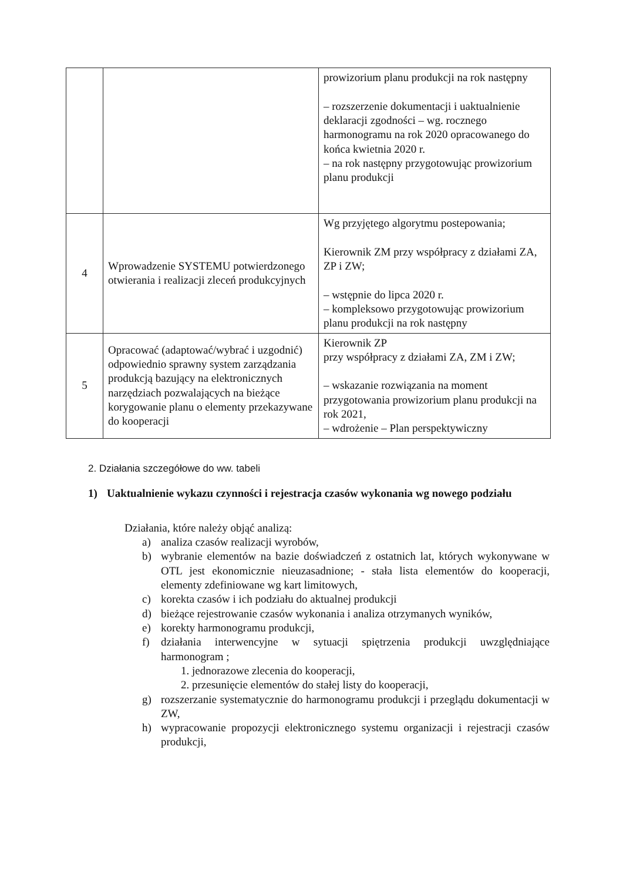| | | prowizorium planu produkcji na rok następny – rozszerzenie dokumentacji i uaktualnienie deklaracji zgodności – wg. rocznego harmonogramu na rok 2020 opracowanego do końca kwietnia 2020 r. – na rok następny przygotowując prowizorium planu produkcji |
| 4 | Wprowadzenie SYSTEMU potwierdzonego otwierania i realizacji zleceń produkcyjnych | Wg przyjętego algorytmu postepowania; Kierownik ZM przy współpracy z działami ZA, ZP i ZW; – wstępnie do lipca 2020 r. – kompleksowo przygotowując prowizorium planu produkcji na rok następny |
| 5 | Opracować (adaptować/wybrać i uzgodnić) odpowiednio sprawny system zarządzania produkcją bazujący na elektronicznych narzędziach pozwalających na bieżące korygowanie planu o elementy przekazywane do kooperacji | Kierownik ZP przy współpracy z działami ZA, ZM i ZW; – wskazanie rozwiązania na moment przygotowania prowizorium planu produkcji na rok 2021, – wdrożenie – Plan perspektywiczny |
2. Działania szczegółowe do ww. tabeli
1) Uaktualnienie wykazu czynności i rejestracja czasów wykonania wg nowego podziału
Działania, które należy objąć analizą:
a) analiza czasów realizacji wyrobów,
b) wybranie elementów na bazie doświadczeń z ostatnich lat, których wykonywane w OTL jest ekonomicznie nieuzasadnione; - stała lista elementów do kooperacji, elementy zdefiniowane wg kart limitowych,
c) korekta czasów i ich podziału do aktualnej produkcji
d) bieżące rejestrowanie czasów wykonania i analiza otrzymanych wyników,
e) korekty harmonogramu produkcji,
f) działania interwencyjne w sytuacji spiętrzenia produkcji uwzględniające harmonogram ;
1. jednorazowe zlecenia do kooperacji,
2. przesunięcie elementów do stałej listy do kooperacji,
g) rozszerzanie systematycznie do harmonogramu produkcji i przeglądu dokumentacji w ZW,
h) wypracowanie propozycji elektronicznego systemu organizacji i rejestracji czasów produkcji,